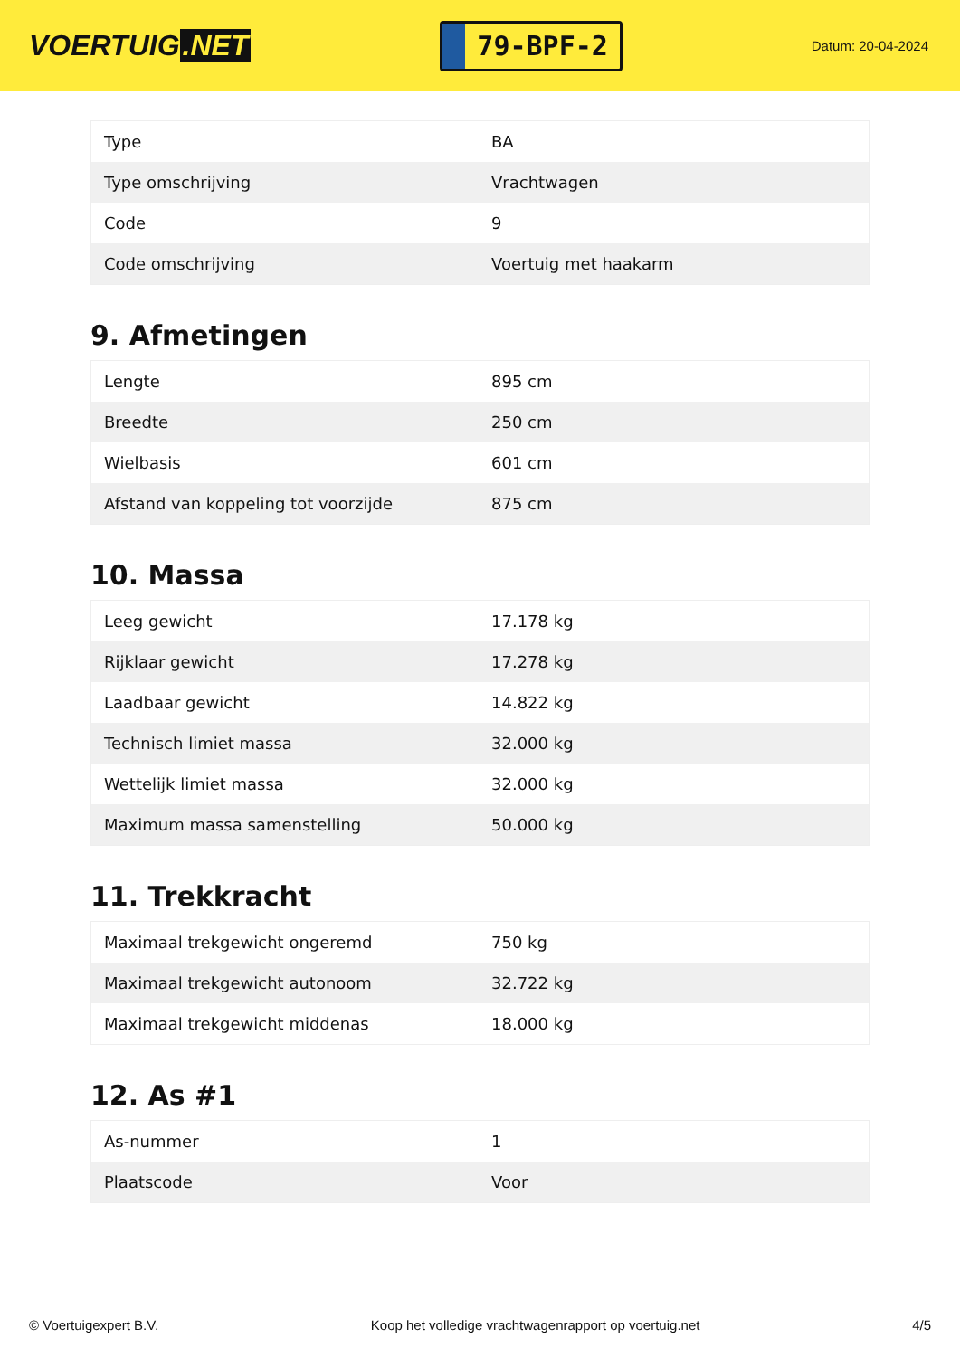VOERTUIG.NET
79-BPF-2
Datum: 20-04-2024
| Type | BA |
| Type omschrijving | Vrachtwagen |
| Code | 9 |
| Code omschrijving | Voertuig met haakarm |
9. Afmetingen
| Lengte | 895 cm |
| Breedte | 250 cm |
| Wielbasis | 601 cm |
| Afstand van koppeling tot voorzijde | 875 cm |
10. Massa
| Leeg gewicht | 17.178 kg |
| Rijklaar gewicht | 17.278 kg |
| Laadbaar gewicht | 14.822 kg |
| Technisch limiet massa | 32.000 kg |
| Wettelijk limiet massa | 32.000 kg |
| Maximum massa samenstelling | 50.000 kg |
11. Trekkracht
| Maximaal trekgewicht ongeremd | 750 kg |
| Maximaal trekgewicht autonoom | 32.722 kg |
| Maximaal trekgewicht middenas | 18.000 kg |
12. As #1
| As-nummer | 1 |
| Plaatscode | Voor |
© Voertuigexpert B.V. Koop het volledige vrachtwagenrapport op voertuig.net 4/5